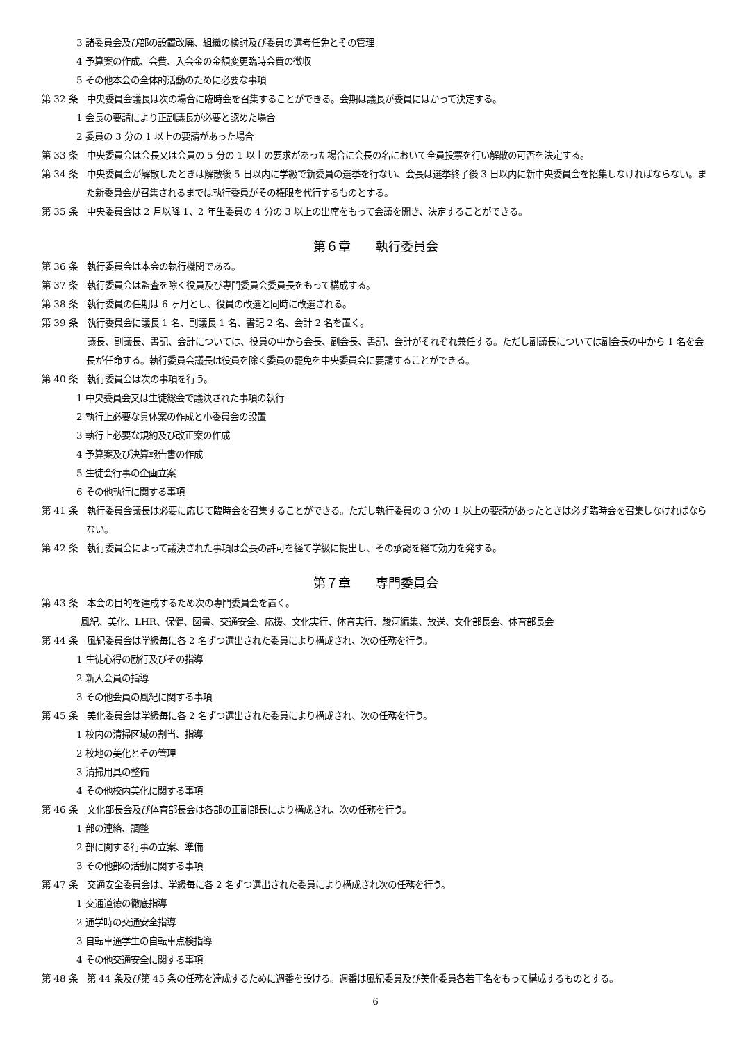3 諸委員会及び部の設置改廃、組織の検討及び委員の選考任免とその管理
4 予算案の作成、会費、入会金の金額変更臨時会費の徴収
5 その他本会の全体的活動のために必要な事項
第 32 条　中央委員会議長は次の場合に臨時会を召集することができる。会期は議長が委員にはかって決定する。
1 会長の要請により正副議長が必要と認めた場合
2 委員の 3 分の 1 以上の要請があった場合
第 33 条　中央委員会は会長又は会員の 5 分の 1 以上の要求があった場合に会長の名において全員投票を行い解散の可否を決定する。
第 34 条　中央委員会が解散したときは解散後 5 日以内に学級で新委員の選挙を行ない、会長は選挙終了後 3 日以内に新中央委員会を招集しなければならない。また新委員会が召集されるまでは執行委員がその権限を代行するものとする。
第 35 条　中央委員会は 2 月以降 1、2 年生委員の 4 分の 3 以上の出席をもって会議を開き、決定することができる。
第６章　　執行委員会
第 36 条　執行委員会は本会の執行機関である。
第 37 条　執行委員会は監査を除く役員及び専門委員会委員長をもって構成する。
第 38 条　執行委員の任期は 6 ヶ月とし、役員の改選と同時に改選される。
第 39 条　執行委員会に議長 1 名、副議長 1 名、書記 2 名、会計 2 名を置く。
　　　　　議長、副議長、書記、会計については、役員の中から会長、副会長、書記、会計がそれぞれ兼任する。ただし副議長については副会長の中から 1 名を会長が任命する。執行委員会議長は役員を除く委員の罷免を中央委員会に要請することができる。
第 40 条　執行委員会は次の事項を行う。
1 中央委員会又は生徒総会で議決された事項の執行
2 執行上必要な具体案の作成と小委員会の設置
3 執行上必要な規約及び改正案の作成
4 予算案及び決算報告書の作成
5 生徒会行事の企画立案
6 その他執行に関する事項
第 41 条　執行委員会議長は必要に応じて臨時会を召集することができる。ただし執行委員の 3 分の 1 以上の要請があったときは必ず臨時会を召集しなければならない。
第 42 条　執行委員会によって議決された事項は会長の許可を経て学級に提出し、その承認を経て効力を発する。
第７章　　専門委員会
第 43 条　本会の目的を達成するため次の専門委員会を置く。
風紀、美化、LHR、保健、図書、交通安全、応援、文化実行、体育実行、駿河編集、放送、文化部長会、体育部長会
第 44 条　風紀委員会は学級毎に各 2 名ずつ選出された委員により構成され、次の任務を行う。
1 生徒心得の励行及びその指導
2 新入会員の指導
3 その他会員の風紀に関する事項
第 45 条　美化委員会は学級毎に各 2 名ずつ選出された委員により構成され、次の任務を行う。
1 校内の清掃区域の割当、指導
2 校地の美化とその管理
3 清掃用具の整備
4 その他校内美化に関する事項
第 46 条　文化部長会及び体育部長会は各部の正副部長により構成され、次の任務を行う。
1 部の連絡、調整
2 部に関する行事の立案、準備
3 その他部の活動に関する事項
第 47 条　交通安全委員会は、学級毎に各 2 名ずつ選出された委員により構成され次の任務を行う。
1 交通道徳の徹底指導
2 通学時の交通安全指導
3 自転車通学生の自転車点検指導
4 その他交通安全に関する事項
第 48 条　第 44 条及び第 45 条の任務を達成するために週番を設ける。週番は風紀委員及び美化委員各若干名をもって構成するものとする。
6